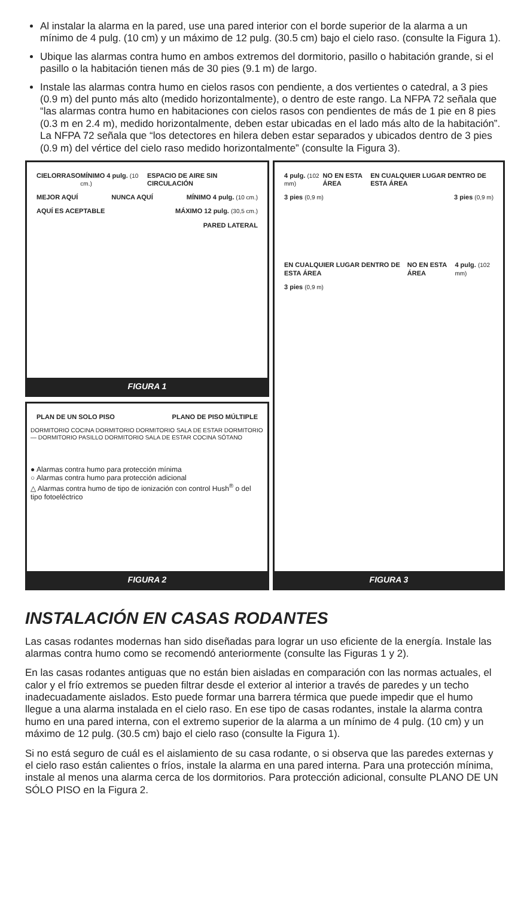Al instalar la alarma en la pared, use una pared interior con el borde superior de la alarma a un mínimo de 4 pulg. (10 cm) y un máximo de 12 pulg. (30.5 cm) bajo el cielo raso. (consulte la Figura 1).
Ubique las alarmas contra humo en ambos extremos del dormitorio, pasillo o habitación grande, si el pasillo o la habitación tienen más de 30 pies (9.1 m) de largo.
Instale las alarmas contra humo en cielos rasos con pendiente, a dos vertientes o catedral, a 3 pies (0.9 m) del punto más alto (medido horizontalmente), o dentro de este rango. La NFPA 72 señala que “las alarmas contra humo en habitaciones con cielos rasos con pendientes de más de 1 pie en 8 pies (0.3 m en 2.4 m), medido horizontalmente, deben estar ubicadas en el lado más alto de la habitación”. La NFPA 72 señala que “los detectores en hilera deben estar separados y ubicados dentro de 3 pies (0.9 m) del vértice del cielo raso medido horizontalmente” (consulte la Figura 3).
CIELORRASO MÍNIMO 4 pulg. (10 cm.) ESPACIO DE AIRE SIN CIRCULACIÓN
MEJOR AQUÍ NUNCA AQUÍ MÍNIMO 4 pulg. (10 cm.)
AQUÍ ES ACEPTABLE MÁXIMO 12 pulg. (30,5 cm.)
PARED LATERAL
FIGURA 1
4 pulg. (102 mm) NO EN ESTA ÁREA EN CUALQUIER LUGAR DENTRO DE ESTA ÁREA
3 pies (0,9 m) 3 pies (0,9 m)
EN CUALQUIER LUGAR DENTRO DE ESTA ÁREA NO EN ESTA ÁREA 4 pulg. (102 mm)
3 pies (0,9 m)
FIGURA 3
PLAN DE UN SOLO PISO PLANO DE PISO MÚLTIPLE
DORMITORIO COCINA DORMITORIO DORMITORIO SALA DE ESTAR DORMITORIO — DORMITORIO PASILLO DORMITORIO SALA DE ESTAR COCINA SÓTANO
● Alarmas contra humo para protección mínima
○ Alarmas contra humo para protección adicional
△ Alarmas contra humo de tipo de ionización con control Hush<sup>®</sup> o del tipo fotoeléctrico
FIGURA 2
INSTALACIÓN EN CASAS RODANTES
Las casas rodantes modernas han sido diseñadas para lograr un uso eficiente de la energía. Instale las alarmas contra humo como se recomendó anteriormente (consulte las Figuras 1 y 2).
En las casas rodantes antiguas que no están bien aisladas en comparación con las normas actuales, el calor y el frío extremos se pueden filtrar desde el exterior al interior a través de paredes y un techo inadecuadamente aislados. Esto puede formar una barrera térmica que puede impedir que el humo llegue a una alarma instalada en el cielo raso. En ese tipo de casas rodantes, instale la alarma contra humo en una pared interna, con el extremo superior de la alarma a un mínimo de 4 pulg. (10 cm) y un máximo de 12 pulg. (30.5 cm) bajo el cielo raso (consulte la Figura 1).
Si no está seguro de cuál es el aislamiento de su casa rodante, o si observa que las paredes externas y el cielo raso están calientes o fríos, instale la alarma en una pared interna. Para una protección mínima, instale al menos una alarma cerca de los dormitorios. Para protección adicional, consulte PLANO DE UN SÓLO PISO en la Figura 2.